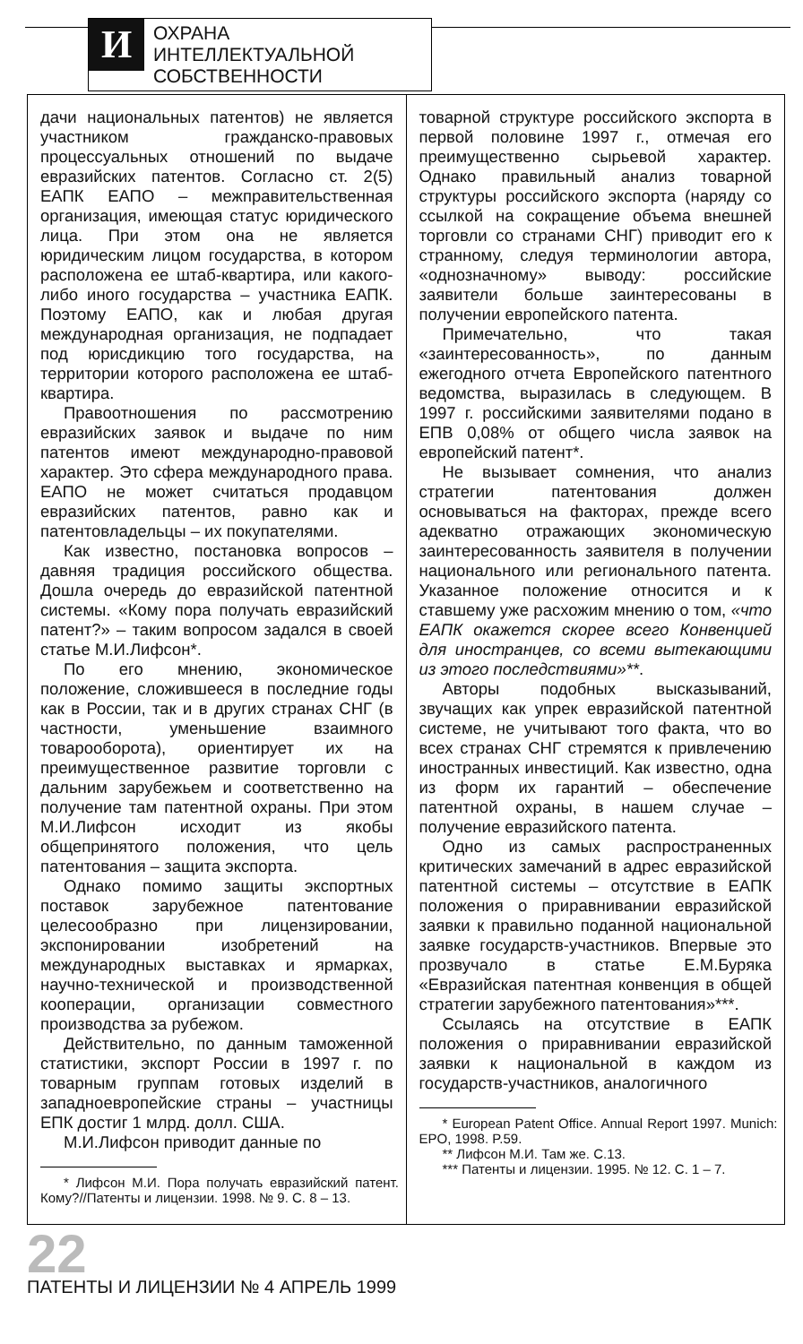И
ОХРАНА ИНТЕЛЛЕКТУАЛЬНОЙ СОБСТВЕННОСТИ
дачи национальных патентов) не является участником гражданско-правовых процессуальных отношений по выдаче евразийских патентов. Согласно ст. 2(5) ЕАПК ЕАПО – межправительственная организация, имеющая статус юридического лица. При этом она не является юридическим лицом государства, в котором расположена ее штаб-квартира, или какого-либо иного государства – участника ЕАПК. Поэтому ЕАПО, как и любая другая международная организация, не подпадает под юрисдикцию того государства, на территории которого расположена ее штаб-квартира.
Правоотношения по рассмотрению евразийских заявок и выдаче по ним патентов имеют международно-правовой характер. Это сфера международного права. ЕАПО не может считаться продавцом евразийских патентов, равно как и патентовладельцы – их покупателями.
Как известно, постановка вопросов – давняя традиция российского общества. Дошла очередь до евразийской патентной системы. «Кому пора получать евразийский патент?» – таким вопросом задался в своей статье М.И.Лифсон*.
По его мнению, экономическое положение, сложившееся в последние годы как в России, так и в других странах СНГ (в частности, уменьшение взаимного товарооборота), ориентирует их на преимущественное развитие торговли с дальним зарубежьем и соответственно на получение там патентной охраны. При этом М.И.Лифсон исходит из якобы общепринятого положения, что цель патентования – защита экспорта.
Однако помимо защиты экспортных поставок зарубежное патентование целесообразно при лицензировании, экспонировании изобретений на международных выставках и ярмарках, научно-технической и производственной кооперации, организации совместного производства за рубежом.
Действительно, по данным таможенной статистики, экспорт России в 1997 г. по товарным группам готовых изделий в западноевропейские страны – участницы ЕПК достиг 1 млрд. долл. США.
М.И.Лифсон приводит данные по
* Лифсон М.И. Пора получать евразийский патент. Кому?//Патенты и лицензии. 1998. № 9. С. 8 – 13.
товарной структуре российского экспорта в первой половине 1997 г., отмечая его преимущественно сырьевой характер. Однако правильный анализ товарной структуры российского экспорта (наряду со ссылкой на сокращение объема внешней торговли со странами СНГ) приводит его к странному, следуя терминологии автора, «однозначному» выводу: российские заявители больше заинтересованы в получении европейского патента.
Примечательно, что такая «заинтересованность», по данным ежегодного отчета Европейского патентного ведомства, выразилась в следующем. В 1997 г. российскими заявителями подано в ЕПВ 0,08% от общего числа заявок на европейский патент*.
Не вызывает сомнения, что анализ стратегии патентования должен основываться на факторах, прежде всего адекватно отражающих экономическую заинтересованность заявителя в получении национального или регионального патента. Указанное положение относится и к ставшему уже расхожим мнению о том, «что ЕАПК окажется скорее всего Конвенцией для иностранцев, со всеми вытекающими из этого последствиями»**.
Авторы подобных высказываний, звучащих как упрек евразийской патентной системе, не учитывают того факта, что во всех странах СНГ стремятся к привлечению иностранных инвестиций. Как известно, одна из форм их гарантий – обеспечение патентной охраны, в нашем случае – получение евразийского патента.
Одно из самых распространенных критических замечаний в адрес евразийской патентной системы – отсутствие в ЕАПК положения о приравнивании евразийской заявки к правильно поданной национальной заявке государств-участников. Впервые это прозвучало в статье Е.М.Буряка «Евразийская патентная конвенция в общей стратегии зарубежного патентования»***.
Ссылаясь на отсутствие в ЕАПК положения о приравнивании евразийской заявки к национальной в каждом из государств-участников, аналогичного
* European Patent Office. Annual Report 1997. Munich: EPO, 1998. P.59.
** Лифсон М.И. Там же. С.13.
*** Патенты и лицензии. 1995. № 12. С. 1 – 7.
22
ПАТЕНТЫ И ЛИЦЕНЗИИ № 4 АПРЕЛЬ 1999